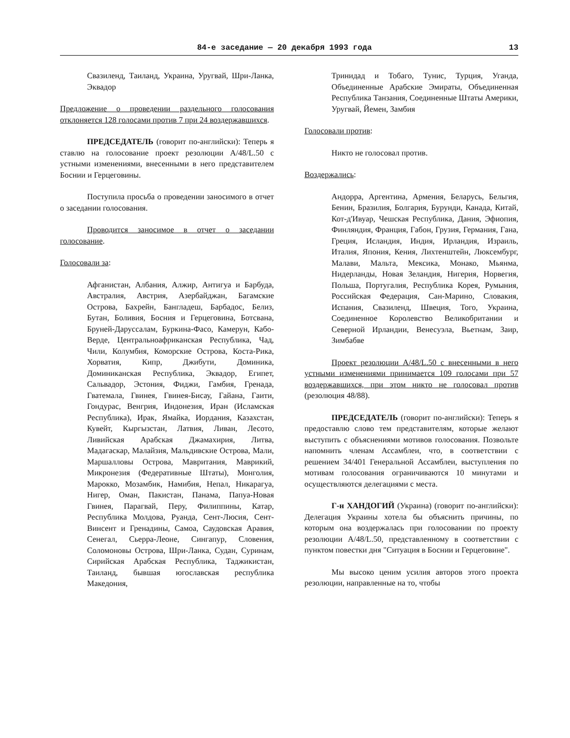84-е заседание — 20 декабря 1993 года 13
Свазиленд, Таиланд, Украина, Уругвай, Шри-Ланка, Эквадор
Предложение о проведении раздельного голосования отклоняется 128 голосами против 7 при 24 воздержавшихся.
ПРЕДСЕДАТЕЛЬ (говорит по-английски): Теперь я ставлю на голосование проект резолюции A/48/L.50 с устными изменениями, внесенными в него представителем Боснии и Герцеговины.
Поступила просьба о проведении заносимого в отчет о заседании голосования.
Проводится заносимое в отчет о заседании голосование.
Голосовали за:
Афганистан, Албания, Алжир, Антигуа и Барбуда, Австралия, Австрия, Азербайджан, Багамские Острова, Бахрейн, Бангладеш, Барбадос, Белиз, Бутан, Боливия, Босния и Герцеговина, Ботсвана, Бруней-Даруссалам, Буркина-Фасо, Камерун, Кабо-Верде, Центральноафриканская Республика, Чад, Чили, Колумбия, Коморские Острова, Коста-Рика, Хорватия, Кипр, Джибути, Доминика, Доминиканская Республика, Эквадор, Египет, Сальвадор, Эстония, Фиджи, Гамбия, Гренада, Гватемала, Гвинея, Гвинея-Бисау, Гайана, Гаити, Гондурас, Венгрия, Индонезия, Иран (Исламская Республика), Ирак, Ямайка, Иордания, Казахстан, Кувейт, Кыргызстан, Латвия, Ливан, Лесото, Ливийская Арабская Джамахирия, Литва, Мадагаскар, Малайзия, Мальдивские Острова, Мали, Маршалловы Острова, Мавритания, Маврикий, Микронезия (Федеративные Штаты), Монголия, Марокко, Мозамбик, Намибия, Непал, Никарагуа, Нигер, Оман, Пакистан, Панама, Папуа-Новая Гвинея, Парагвай, Перу, Филиппины, Катар, Республика Молдова, Руанда, Сент-Люсия, Сент-Винсент и Гренадины, Самоа, Саудовская Аравия, Сенегал, Сьерра-Леоне, Сингапур, Словения, Соломоновы Острова, Шри-Ланка, Судан, Суринам, Сирийская Арабская Республика, Таджикистан, Таиланд, бывшая югославская республика Македония,
Тринидад и Тобаго, Тунис, Турция, Уганда, Объединенные Арабские Эмираты, Объединенная Республика Танзания, Соединенные Штаты Америки, Уругвай, Йемен, Замбия
Голосовали против:
Никто не голосовал против.
Воздержались:
Андорра, Аргентина, Армения, Беларусь, Бельгия, Бенин, Бразилия, Болгария, Бурунди, Канада, Китай, Кот-д'Ивуар, Чешская Республика, Дания, Эфиопия, Финляндия, Франция, Габон, Грузия, Германия, Гана, Греция, Исландия, Индия, Ирландия, Израиль, Италия, Япония, Кения, Лихтенштейн, Люксембург, Малави, Мальта, Мексика, Монако, Мьянма, Нидерланды, Новая Зеландия, Нигерия, Норвегия, Польша, Португалия, Республика Корея, Румыния, Российская Федерация, Сан-Марино, Словакия, Испания, Свазиленд, Швеция, Того, Украина, Соединенное Королевство Великобритании и Северной Ирландии, Венесуэла, Вьетнам, Заир, Зимбабве
Проект резолюции A/48/L.50 с внесенными в него устными изменениями принимается 109 голосами при 57 воздержавшихся, при этом никто не голосовал против (резолюция 48/88).
ПРЕДСЕДАТЕЛЬ (говорит по-английски): Теперь я предоставлю слово тем представителям, которые желают выступить с объяснениями мотивов голосования. Позвольте напомнить членам Ассамблеи, что, в соответствии с решением 34/401 Генеральной Ассамблеи, выступления по мотивам голосования ограничиваются 10 минутами и осуществляются делегациями с места.
Г-н ХАНДОГИЙ (Украина) (говорит по-английски): Делегация Украины хотела бы объяснить причины, по которым она воздержалась при голосовании по проекту резолюции A/48/L.50, представленному в соответствии с пунктом повестки дня "Ситуация в Боснии и Герцеговине".
Мы высоко ценим усилия авторов этого проекта резолюции, направленные на то, чтобы